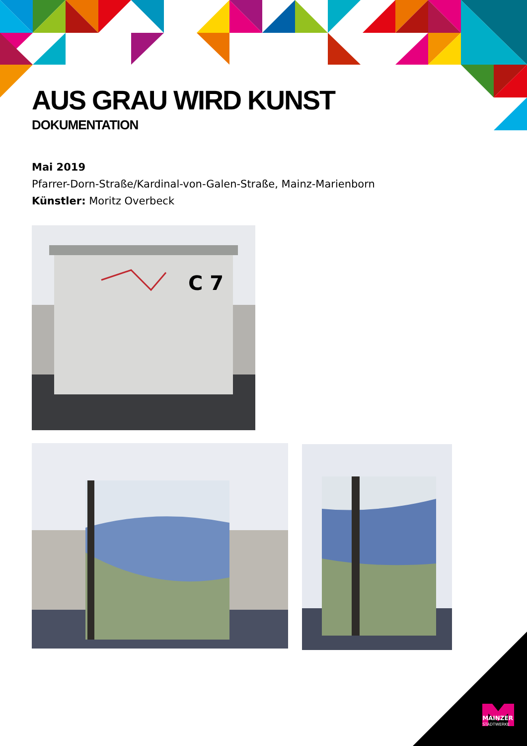AUS GRAU WIRD KUNST
DOKUMENTATION
Mai 2019
Pfarrer-Dorn-Straße/Kardinal-von-Galen-Straße, Mainz-Marienborn
Künstler: Moritz Overbeck
C 7
MAINZER
STADTWERKE